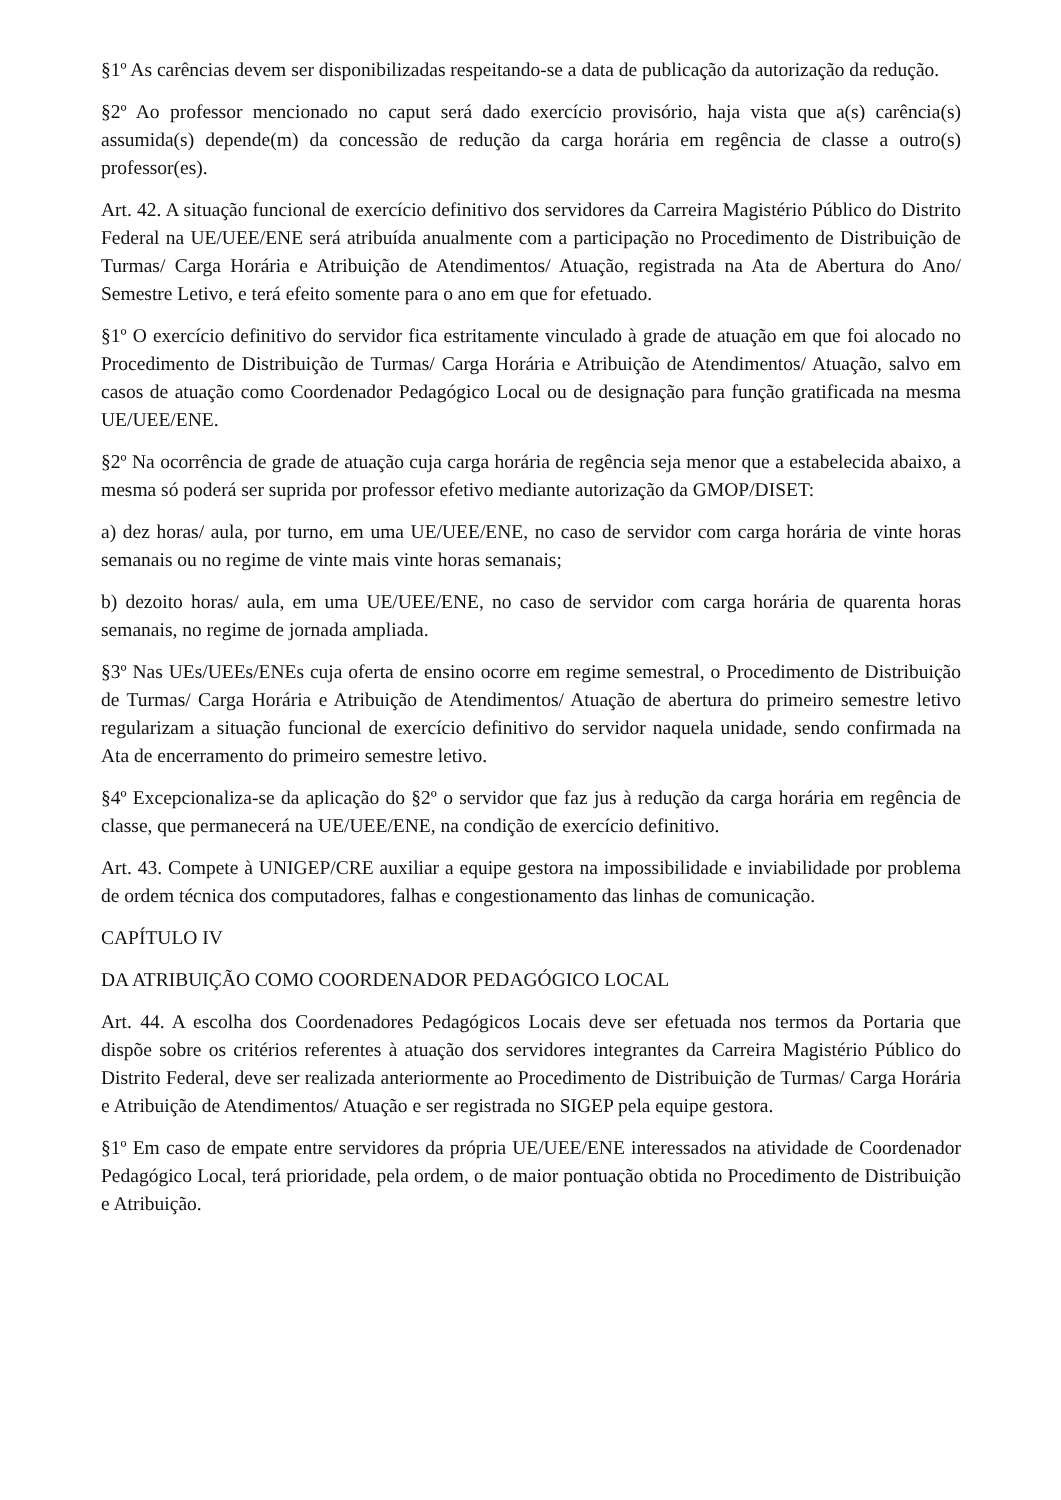§1º As carências devem ser disponibilizadas respeitando-se a data de publicação da autorização da redução.
§2º Ao professor mencionado no caput será dado exercício provisório, haja vista que a(s) carência(s) assumida(s) depende(m) da concessão de redução da carga horária em regência de classe a outro(s) professor(es).
Art. 42. A situação funcional de exercício definitivo dos servidores da Carreira Magistério Público do Distrito Federal na UE/UEE/ENE será atribuída anualmente com a participação no Procedimento de Distribuição de Turmas/ Carga Horária e Atribuição de Atendimentos/ Atuação, registrada na Ata de Abertura do Ano/ Semestre Letivo, e terá efeito somente para o ano em que for efetuado.
§1º O exercício definitivo do servidor fica estritamente vinculado à grade de atuação em que foi alocado no Procedimento de Distribuição de Turmas/ Carga Horária e Atribuição de Atendimentos/ Atuação, salvo em casos de atuação como Coordenador Pedagógico Local ou de designação para função gratificada na mesma UE/UEE/ENE.
§2º Na ocorrência de grade de atuação cuja carga horária de regência seja menor que a estabelecida abaixo, a mesma só poderá ser suprida por professor efetivo mediante autorização da GMOP/DISET:
a) dez horas/ aula, por turno, em uma UE/UEE/ENE, no caso de servidor com carga horária de vinte horas semanais ou no regime de vinte mais vinte horas semanais;
b) dezoito horas/ aula, em uma UE/UEE/ENE, no caso de servidor com carga horária de quarenta horas semanais, no regime de jornada ampliada.
§3º Nas UEs/UEEs/ENEs cuja oferta de ensino ocorre em regime semestral, o Procedimento de Distribuição de Turmas/ Carga Horária e Atribuição de Atendimentos/ Atuação de abertura do primeiro semestre letivo regularizam a situação funcional de exercício definitivo do servidor naquela unidade, sendo confirmada na Ata de encerramento do primeiro semestre letivo.
§4º Excepcionaliza-se da aplicação do §2º o servidor que faz jus à redução da carga horária em regência de classe, que permanecerá na UE/UEE/ENE, na condição de exercício definitivo.
Art. 43. Compete à UNIGEP/CRE auxiliar a equipe gestora na impossibilidade e inviabilidade por problema de ordem técnica dos computadores, falhas e congestionamento das linhas de comunicação.
CAPÍTULO IV
DA ATRIBUIÇÃO COMO COORDENADOR PEDAGÓGICO LOCAL
Art. 44. A escolha dos Coordenadores Pedagógicos Locais deve ser efetuada nos termos da Portaria que dispõe sobre os critérios referentes à atuação dos servidores integrantes da Carreira Magistério Público do Distrito Federal, deve ser realizada anteriormente ao Procedimento de Distribuição de Turmas/ Carga Horária e Atribuição de Atendimentos/ Atuação e ser registrada no SIGEP pela equipe gestora.
§1º Em caso de empate entre servidores da própria UE/UEE/ENE interessados na atividade de Coordenador Pedagógico Local, terá prioridade, pela ordem, o de maior pontuação obtida no Procedimento de Distribuição e Atribuição.